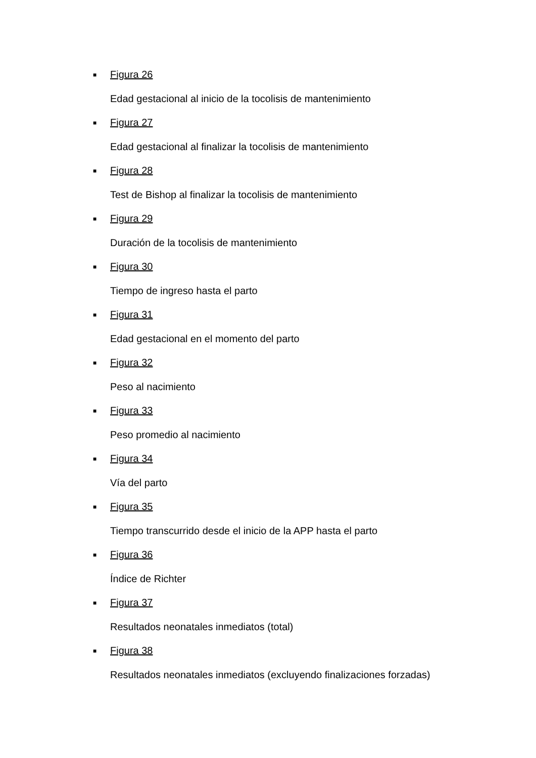■ Figura 26
Edad gestacional al inicio de la tocolisis de mantenimiento
■ Figura 27
Edad gestacional al finalizar la tocolisis de mantenimiento
■ Figura 28
Test de Bishop al finalizar la tocolisis de mantenimiento
■ Figura 29
Duración de la tocolisis de mantenimiento
■ Figura 30
Tiempo de ingreso hasta el parto
■ Figura 31
Edad gestacional en el momento del parto
■ Figura 32
Peso al nacimiento
■ Figura 33
Peso promedio al nacimiento
■ Figura 34
Vía del parto
■ Figura 35
Tiempo transcurrido desde el inicio de la APP hasta el parto
■ Figura 36
Índice de Richter
■ Figura 37
Resultados neonatales inmediatos (total)
■ Figura 38
Resultados neonatales inmediatos (excluyendo finalizaciones forzadas)